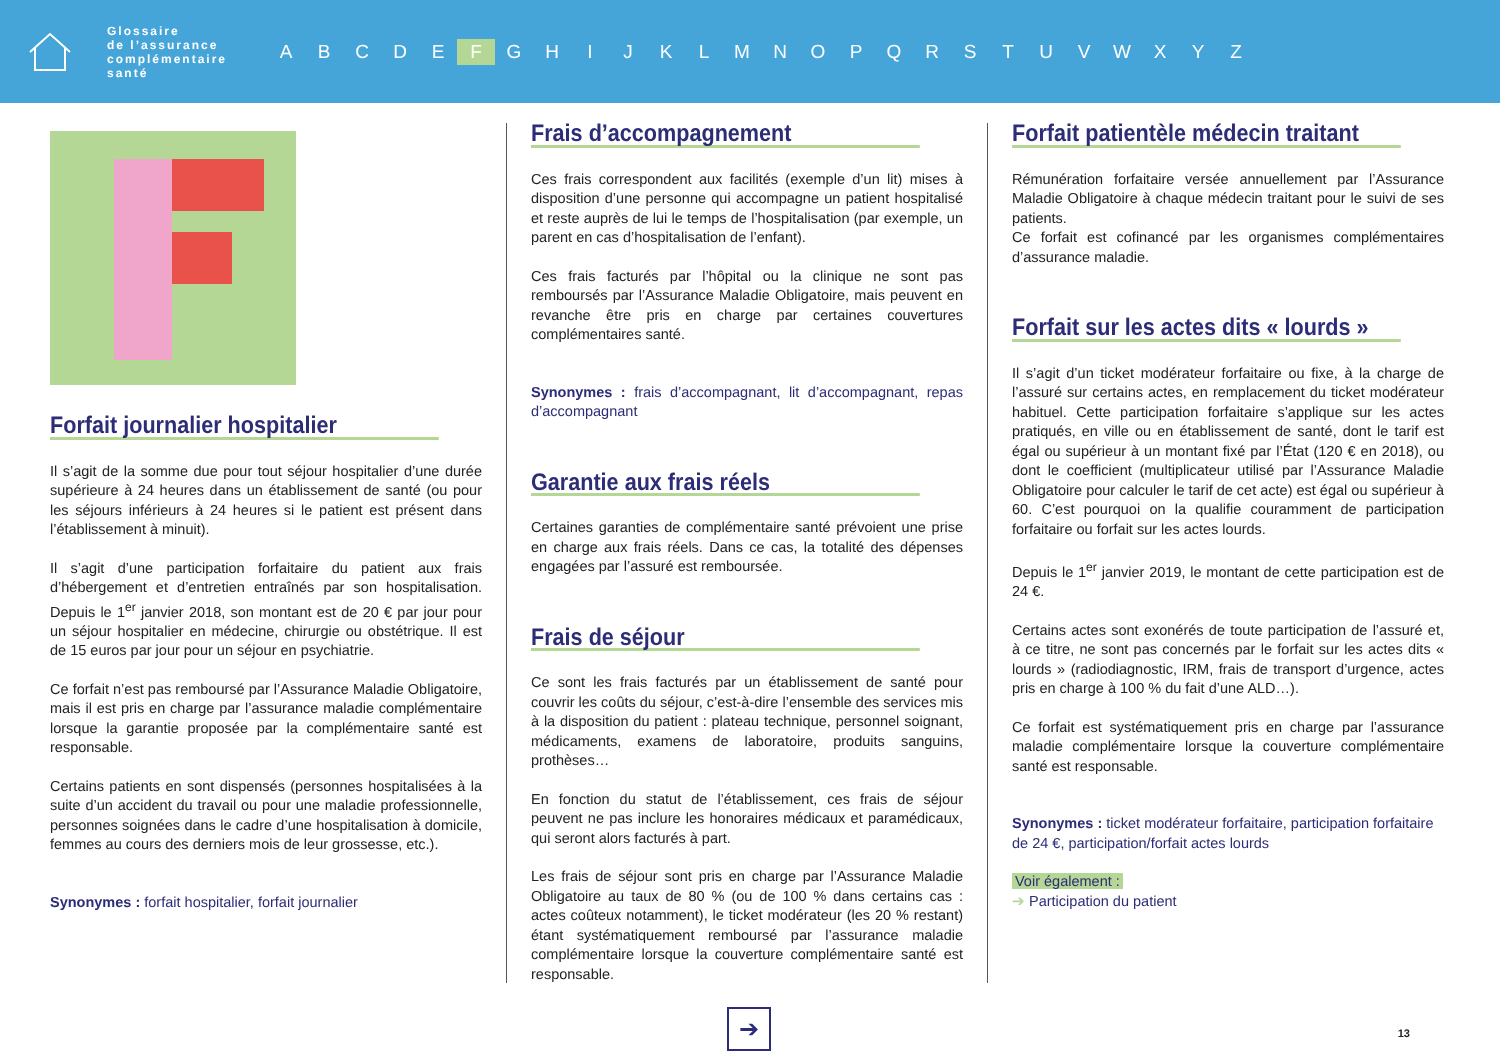Glossaire
de l’assurance
complémentaire
santé
A B C D E F G H I J K L M N O P Q R S T U V W X Y Z
Forfait journalier hospitalier
Il s’agit de la somme due pour tout séjour hospitalier d’une durée supérieure à 24 heures dans un établissement de santé (ou pour les séjours inférieurs à 24 heures si le patient est présent dans l’établissement à minuit).
Il s’agit d’une participation forfaitaire du patient aux frais d’hébergement et d’entretien entraînés par son hospitalisation. Depuis le 1<sup>er</sup> janvier 2018, son montant est de 20 € par jour pour un séjour hospitalier en médecine, chirurgie ou obstétrique. Il est de 15 euros par jour pour un séjour en psychiatrie.
Ce forfait n’est pas remboursé par l’Assurance Maladie Obligatoire, mais il est pris en charge par l’assurance maladie complémentaire lorsque la garantie proposée par la complémentaire santé est responsable.
Certains patients en sont dispensés (personnes hospitalisées à la suite d’un accident du travail ou pour une maladie professionnelle, personnes soignées dans le cadre d’une hospitalisation à domicile, femmes au cours des derniers mois de leur grossesse, etc.).
Synonymes : forfait hospitalier, forfait journalier
Frais d’accompagnement
Ces frais correspondent aux facilités (exemple d’un lit) mises à disposition d’une personne qui accompagne un patient hospitalisé et reste auprès de lui le temps de l’hospitalisation (par exemple, un parent en cas d’hospitalisation de l’enfant).
Ces frais facturés par l’hôpital ou la clinique ne sont pas remboursés par l’Assurance Maladie Obligatoire, mais peuvent en revanche être pris en charge par certaines couvertures complémentaires santé.
Synonymes : frais d’accompagnant, lit d’accompagnant, repas d’accompagnant
Garantie aux frais réels
Certaines garanties de complémentaire santé prévoient une prise en charge aux frais réels. Dans ce cas, la totalité des dépenses engagées par l’assuré est remboursée.
Frais de séjour
Ce sont les frais facturés par un établissement de santé pour couvrir les coûts du séjour, c’est-à-dire l’ensemble des services mis à la disposition du patient : plateau technique, personnel soignant, médicaments, examens de laboratoire, produits sanguins, prothèses…
En fonction du statut de l’établissement, ces frais de séjour peuvent ne pas inclure les honoraires médicaux et paramédicaux, qui seront alors facturés à part.
Les frais de séjour sont pris en charge par l’Assurance Maladie Obligatoire au taux de 80 % (ou de 100 % dans certains cas : actes coûteux notamment), le ticket modérateur (les 20 % restant) étant systématiquement remboursé par l’assurance maladie complémentaire lorsque la couverture complémentaire santé est responsable.
Forfait patientèle médecin traitant
Rémunération forfaitaire versée annuellement par l’Assurance Maladie Obligatoire à chaque médecin traitant pour le suivi de ses patients.
Ce forfait est cofinancé par les organismes complémentaires d’assurance maladie.
Forfait sur les actes dits « lourds »
Il s’agit d’un ticket modérateur forfaitaire ou fixe, à la charge de l’assuré sur certains actes, en remplacement du ticket modérateur habituel. Cette participation forfaitaire s’applique sur les actes pratiqués, en ville ou en établissement de santé, dont le tarif est égal ou supérieur à un montant fixé par l’État (120 € en 2018), ou dont le coefficient (multiplicateur utilisé par l’Assurance Maladie Obligatoire pour calculer le tarif de cet acte) est égal ou supérieur à 60. C’est pourquoi on la qualifie couramment de participation forfaitaire ou forfait sur les actes lourds.
Depuis le 1<sup>er</sup> janvier 2019, le montant de cette participation est de 24 €.
Certains actes sont exonérés de toute participation de l’assuré et, à ce titre, ne sont pas concernés par le forfait sur les actes dits « lourds » (radiodiagnostic, IRM, frais de transport d’urgence, actes pris en charge à 100 % du fait d’une ALD…).
Ce forfait est systématiquement pris en charge par l’assurance maladie complémentaire lorsque la couverture complémentaire santé est responsable.
Synonymes : ticket modérateur forfaitaire, participation forfaitaire de 24 €, participation/forfait actes lourds
Voir également :
➔ Participation du patient
➔ 13